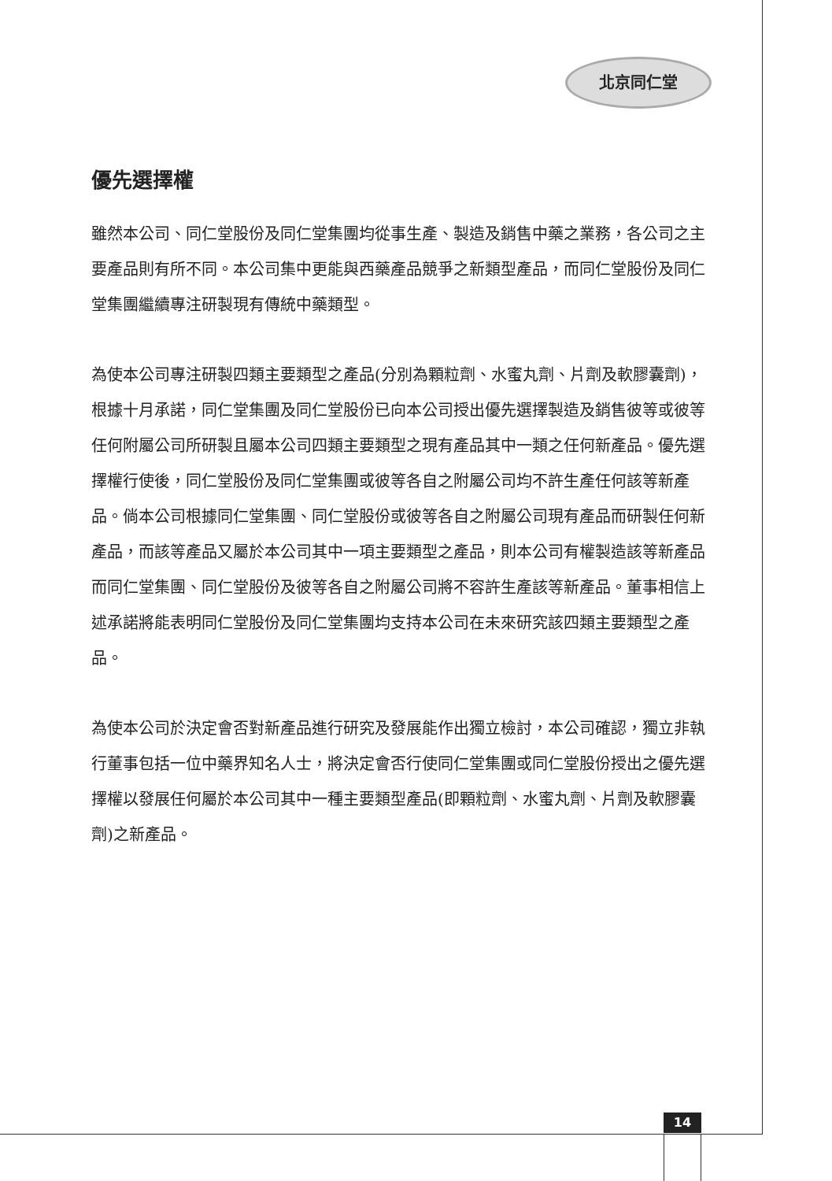北京同仁堂
優先選擇權
雖然本公司、同仁堂股份及同仁堂集團均從事生產、製造及銷售中藥之業務，各公司之主要產品則有所不同。本公司集中更能與西藥產品競爭之新類型產品，而同仁堂股份及同仁堂集團繼續專注研製現有傳統中藥類型。
為使本公司專注研製四類主要類型之產品(分別為顆粒劑、水蜜丸劑、片劑及軟膠囊劑)，根據十月承諾，同仁堂集團及同仁堂股份已向本公司授出優先選擇製造及銷售彼等或彼等任何附屬公司所研製且屬本公司四類主要類型之現有產品其中一類之任何新產品。優先選擇權行使後，同仁堂股份及同仁堂集團或彼等各自之附屬公司均不許生產任何該等新產品。倘本公司根據同仁堂集團、同仁堂股份或彼等各自之附屬公司現有產品而研製任何新產品，而該等產品又屬於本公司其中一項主要類型之產品，則本公司有權製造該等新產品而同仁堂集團、同仁堂股份及彼等各自之附屬公司將不容許生產該等新產品。董事相信上述承諾將能表明同仁堂股份及同仁堂集團均支持本公司在未來研究該四類主要類型之產品。
為使本公司於決定會否對新產品進行研究及發展能作出獨立檢討，本公司確認，獨立非執行董事包括一位中藥界知名人士，將決定會否行使同仁堂集團或同仁堂股份授出之優先選擇權以發展任何屬於本公司其中一種主要類型產品(即顆粒劑、水蜜丸劑、片劑及軟膠囊劑)之新產品。
14